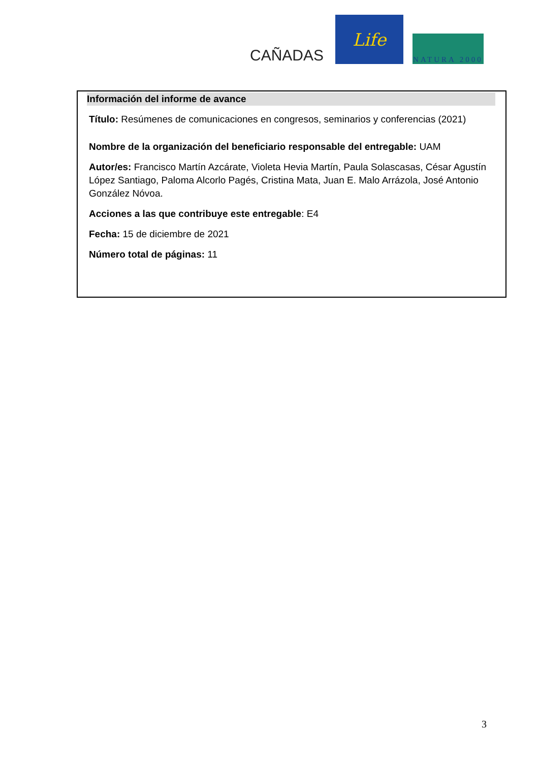CAÑADAS
Life
NATURA 2000
Información del informe de avance
Título: Resúmenes de comunicaciones en congresos, seminarios y conferencias (2021)
Nombre de la organización del beneficiario responsable del entregable: UAM
Autor/es: Francisco Martín Azcárate, Violeta Hevia Martín, Paula Solascasas, César Agustín López Santiago, Paloma Alcorlo Pagés, Cristina Mata, Juan E. Malo Arrázola, José Antonio González Nóvoa.
Acciones a las que contribuye este entregable: E4
Fecha: 15 de diciembre de 2021
Número total de páginas: 11
3